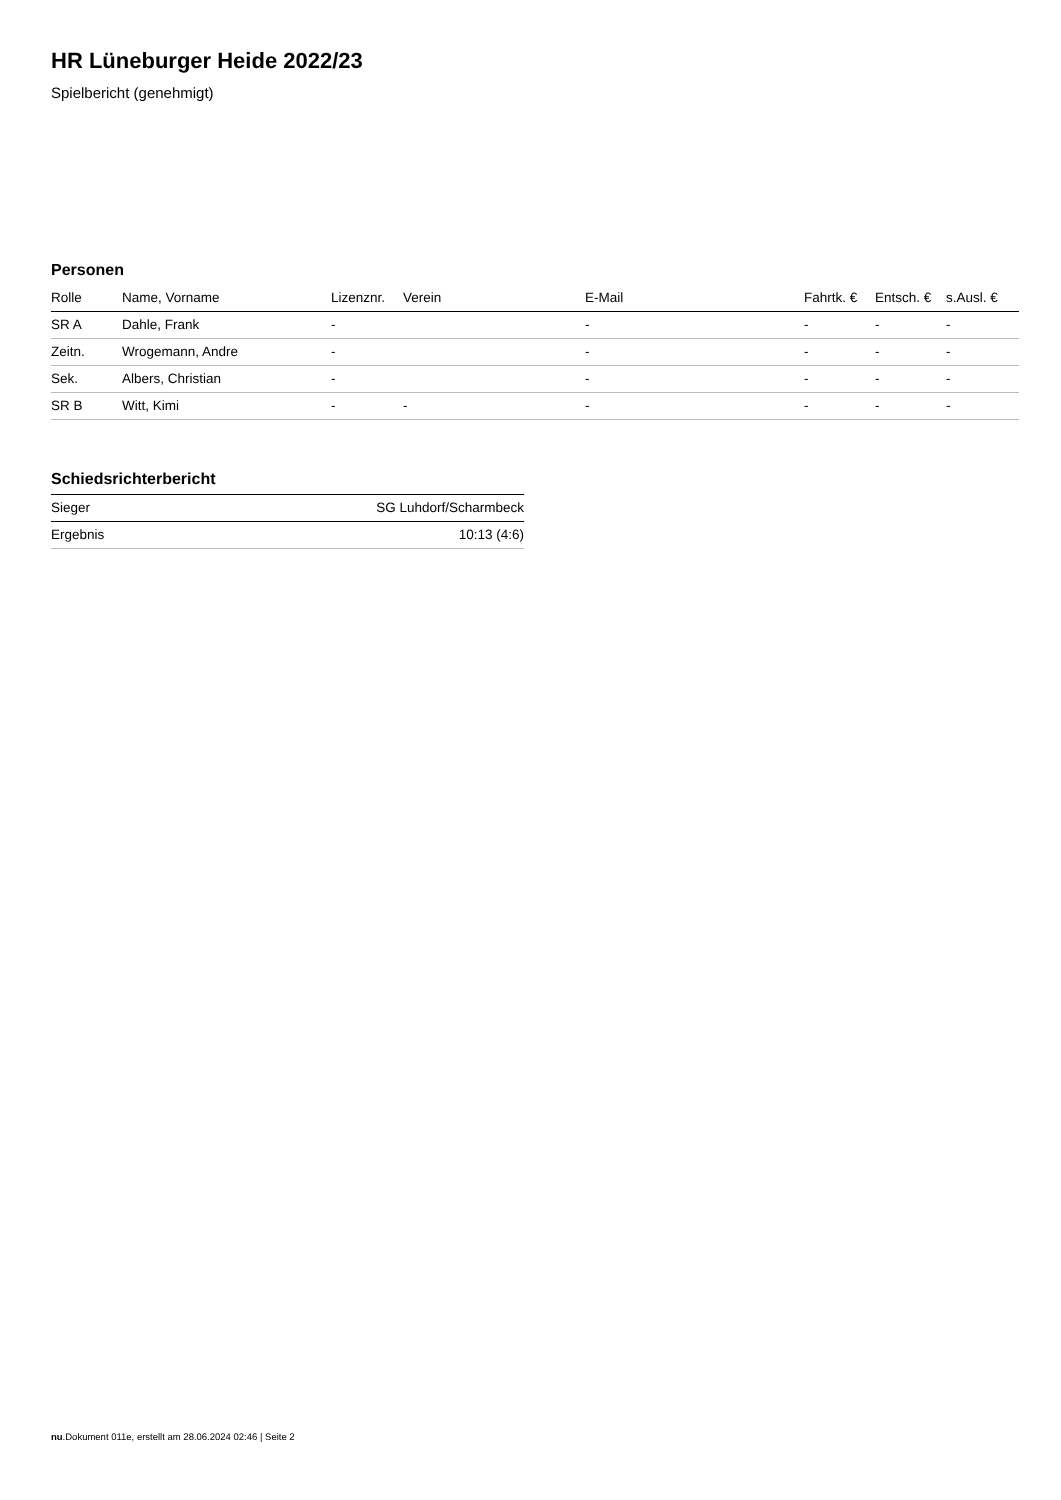HR Lüneburger Heide 2022/23
Spielbericht (genehmigt)
Personen
| Rolle | Name, Vorname | Lizenznr. | Verein | E-Mail | Fahrtk. € | Entsch. € | s.Ausl. € |
| --- | --- | --- | --- | --- | --- | --- | --- |
| SR A | Dahle, Frank | - | | - | - | - | - |
| Zeitn. | Wrogemann, Andre | - | | - | - | - | - |
| Sek. | Albers, Christian | - | | - | - | - | - |
| SR B | Witt, Kimi | - | - | - | - | - | - |
Schiedsrichterbericht
| Sieger | SG Luhdorf/Scharmbeck |
| Ergebnis | 10:13 (4:6) |
nu.Dokument 011e, erstellt am 28.06.2024 02:46 | Seite 2